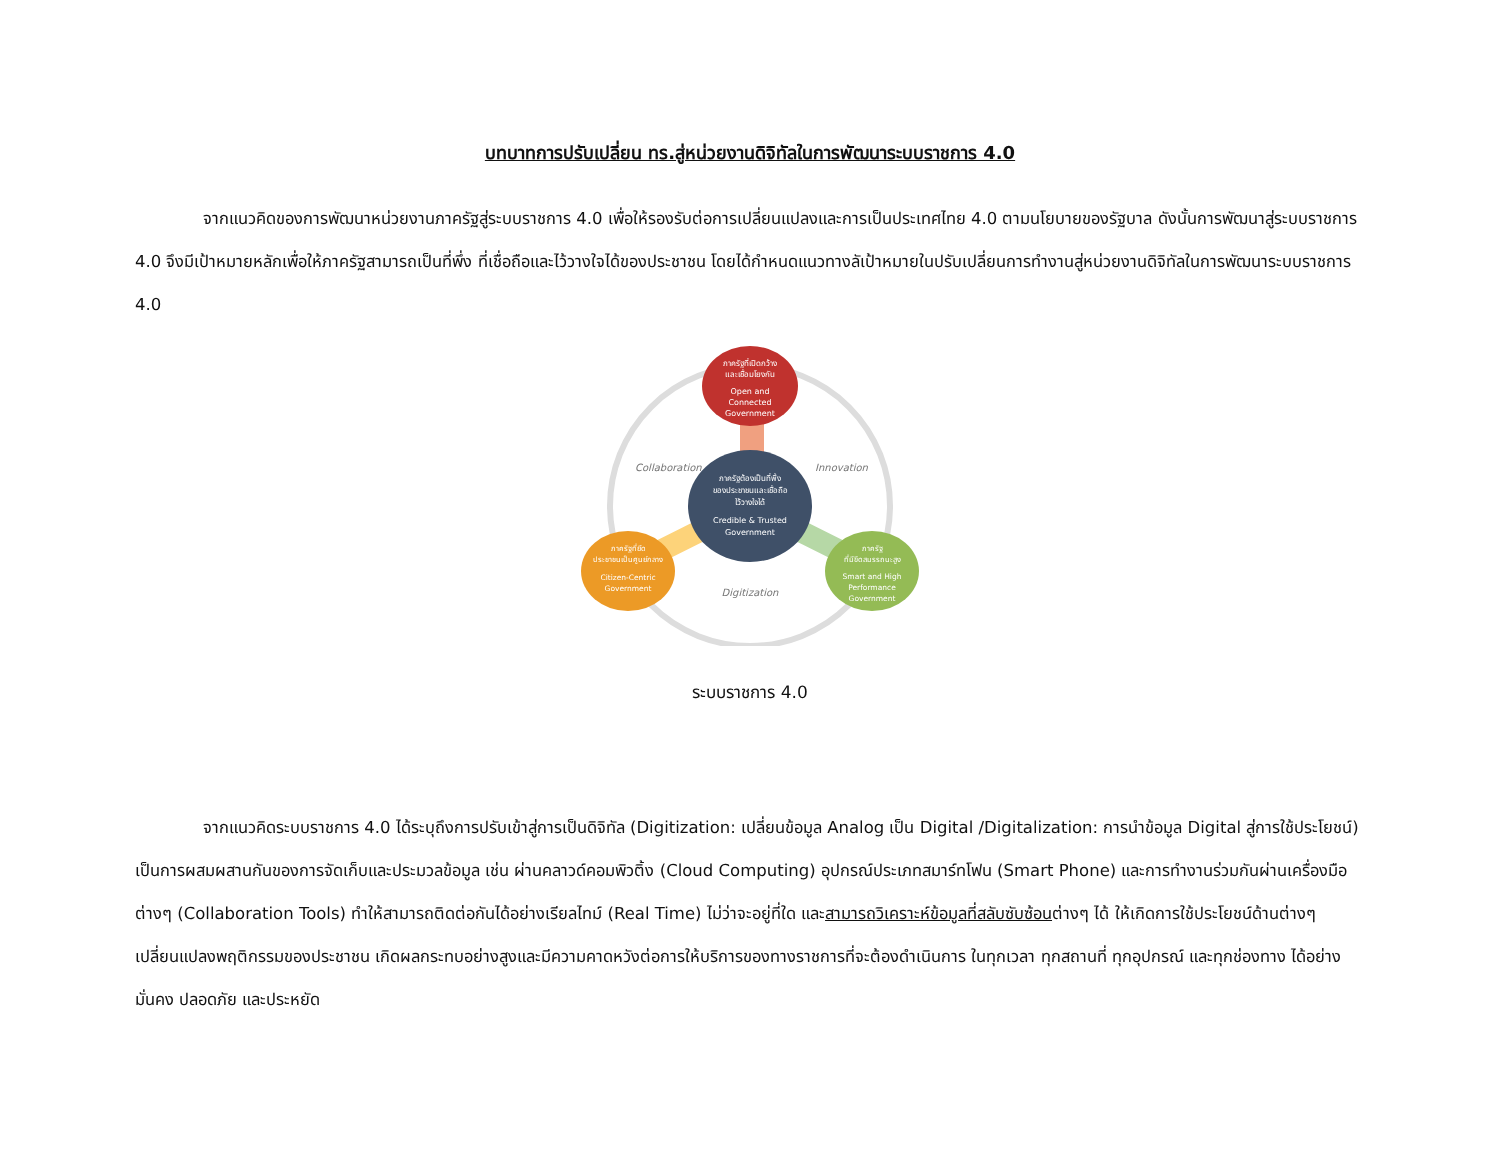บทบาทการปรับเปลี่ยน ทร.สู่หน่วยงานดิจิทัลในการพัฒนาระบบราชการ 4.0
จากแนวคิดของการพัฒนาหน่วยงานภาครัฐสู่ระบบราชการ 4.0 เพื่อให้รองรับต่อการเปลี่ยนแปลงและการเป็นประเทศไทย 4.0 ตามนโยบายของรัฐบาล ดังนั้นการพัฒนาสู่ระบบราชการ 4.0 จึงมีเป้าหมายหลักเพื่อให้ภาครัฐสามารถเป็นที่พึ่ง ที่เชื่อถือและไว้วางใจได้ของประชาชน โดยได้กำหนดแนวทางลัเป้าหมายในปรับเปลี่ยนการทำงานสู่หน่วยงานดิจิทัลในการพัฒนาระบบราชการ 4.0
Collaboration
Innovation
Digitization
ภาครัฐที่เปิดกว้าง และเชื่อมโยงกัน Open and Connected Government
ภาครัฐต้องเป็นที่พึ่ง ของประชาชนและเชื่อถือ ไว้วางใจได้ Credible & Trusted Government
ภาครัฐที่ยึด ประชาชนเป็นศูนย์กลาง Citizen-Centric Government
ภาครัฐ ที่มีขีดสมรรถนะสูง Smart and High Performance Government
ระบบราชการ 4.0
จากแนวคิดระบบราชการ 4.0 ได้ระบุถึงการปรับเข้าสู่การเป็นดิจิทัล (Digitization: เปลี่ยนข้อมูล Analog เป็น Digital /Digitalization: การนำข้อมูล Digital สู่การใช้ประโยชน์) เป็นการผสมผสานกันของการจัดเก็บและประมวลข้อมูล เช่น ผ่านคลาวด์คอมพิวติ้ง (Cloud Computing) อุปกรณ์ประเภทสมาร์ทโฟน (Smart Phone) และการทำงานร่วมกันผ่านเครื่องมือต่างๆ (Collaboration Tools) ทำให้สามารถติดต่อกันได้อย่างเรียลไทม์ (Real Time) ไม่ว่าจะอยู่ที่ใด และสามารถวิเคราะห์ข้อมูลที่สลับซับซ้อนต่างๆ ได้ ให้เกิดการใช้ประโยชน์ด้านต่างๆ เปลี่ยนแปลงพฤติกรรมของประชาชน เกิดผลกระทบอย่างสูงและมีความคาดหวังต่อการให้บริการของทางราชการที่จะต้องดำเนินการ ในทุกเวลา ทุกสถานที่ ทุกอุปกรณ์ และทุกช่องทาง ได้อย่างมั่นคง ปลอดภัย และประหยัด